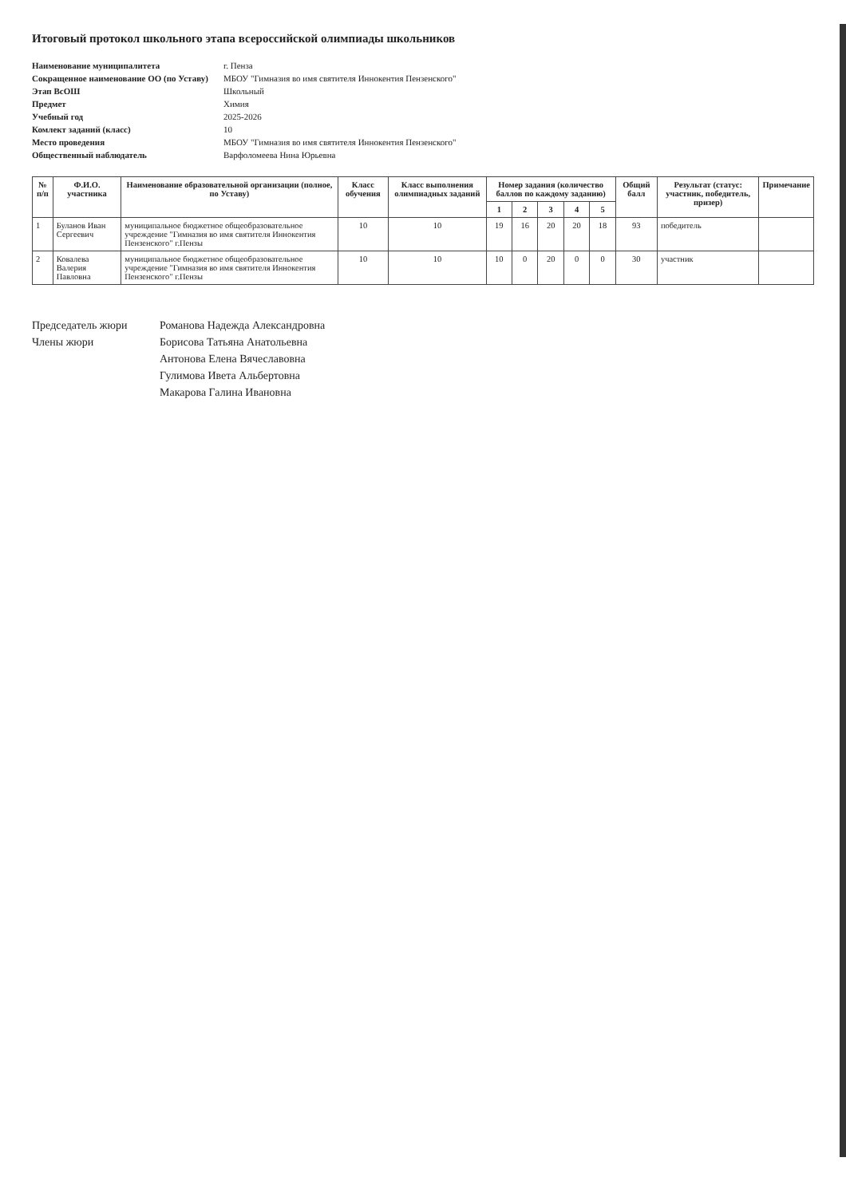Итоговый протокол школьного этапа всероссийской олимпиады школьников
Наименование муниципалитета г. Пенза Сокращенное наименование ОО (по Уставу) МБОУ "Гимназия во имя святителя Иннокентия Пензенского" Этап ВсОШ Школьный Предмет Химия Учебный год 2025-2026 Комлект заданий (класс) 10 Место проведения МБОУ "Гимназия во имя святителя Иннокентия Пензенского" Общественный наблюдатель Варфоломеева Нина Юрьевна
| № п/п | Ф.И.О. участника | Наименование образовательной организации (полное, по Уставу) | Класс обучения | Класс выполнения олимпиадных заданий | Номер задания (количество баллов по каждому заданию) | | | | | Общий балл | Результат (статус: участник, победитель, призер) | Примечание |
| --- | --- | --- | --- | --- | --- | --- | --- | --- | --- | --- | --- | --- |
| | | | | | 1 | 2 | 3 | 4 | 5 | | | |
| 1 | Буланов Иван Сергеевич | муниципальное бюджетное общеобразовательное учреждение "Гимназия во имя святителя Иннокентия Пензенского" г.Пензы | 10 | 10 | 19 | 16 | 20 | 20 | 18 | 93 | победитель | |
| 2 | Ковалева Валерия Павловна | муниципальное бюджетное общеобразовательное учреждение "Гимназия во имя святителя Иннокентия Пензенского" г.Пензы | 10 | 10 | 10 | 0 | 20 | 0 | 0 | 30 | участник | |
Председатель жюри Романова Надежда Александровна Члены жюри Борисова Татьяна Анатольевна Антонова Елена Вячеславовна Гулимова Ивета Альбертовна Макарова Галина Ивановна